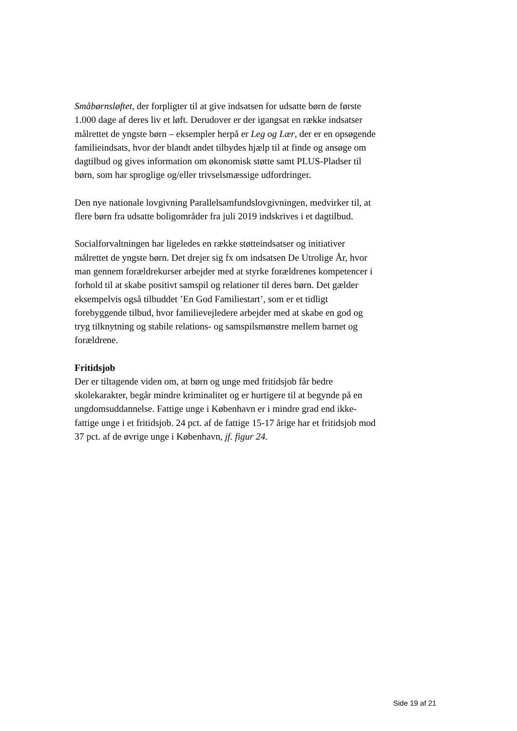Småbørnsløftet, der forpligter til at give indsatsen for udsatte børn de første 1.000 dage af deres liv et løft. Derudover er der igangsat en række indsatser målrettet de yngste børn – eksempler herpå er Leg og Lær, der er en opsøgende familieindsats, hvor der blandt andet tilbydes hjælp til at finde og ansøge om dagtilbud og gives information om økonomisk støtte samt PLUS-Pladser til børn, som har sproglige og/eller trivselsmæssige udfordringer.
Den nye nationale lovgivning Parallelsamfundslovgivningen, medvirker til, at flere børn fra udsatte boligområder fra juli 2019 indskrives i et dagtilbud.
Socialforvaltningen har ligeledes en række støtteindsatser og initiativer målrettet de yngste børn. Det drejer sig fx om indsatsen De Utrolige År, hvor man gennem forældrekurser arbejder med at styrke forældrenes kompetencer i forhold til at skabe positivt samspil og relationer til deres børn. Det gælder eksempelvis også tilbuddet ’En God Familiestart’, som er et tidligt forebyggende tilbud, hvor familievejledere arbejder med at skabe en god og tryg tilknytning og stabile relations- og samspilsmønstre mellem barnet og forældrene.
Fritidsjob
Der er tiltagende viden om, at børn og unge med fritidsjob får bedre skolekarakter, begår mindre kriminalitet og er hurtigere til at begynde på en ungdomsuddannelse. Fattige unge i København er i mindre grad end ikke-fattige unge i et fritidsjob. 24 pct. af de fattige 15-17 årige har et fritidsjob mod 37 pct. af de øvrige unge i København, jf. figur 24.
Side 19 af 21